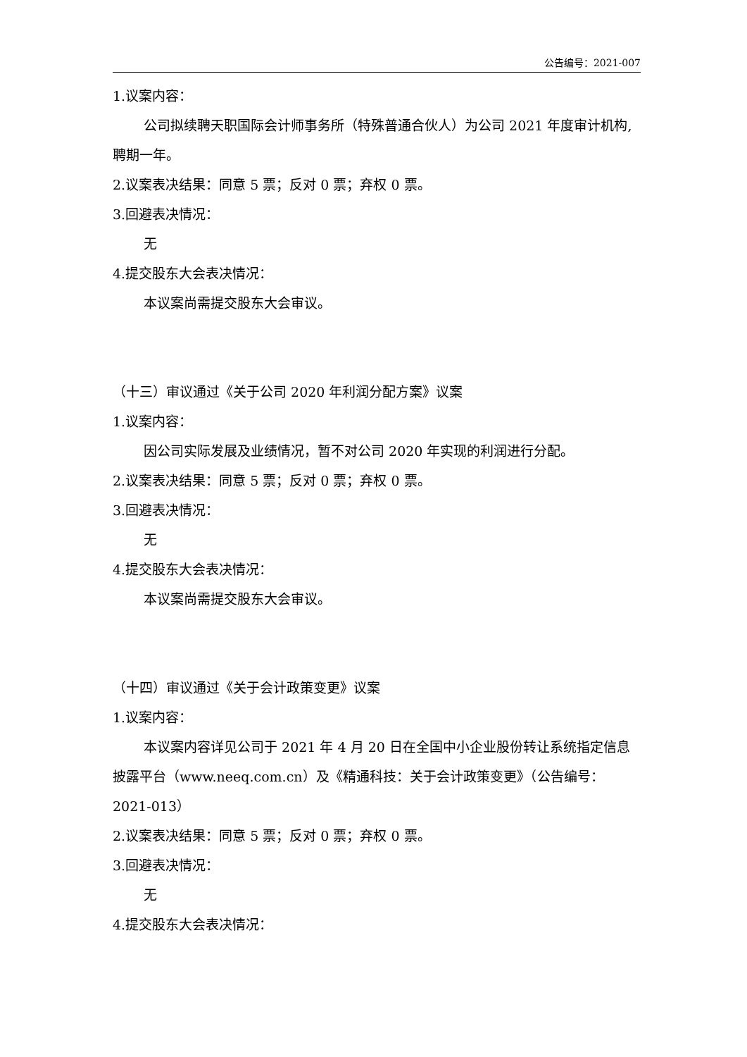公告编号：2021-007
1.议案内容：
公司拟续聘天职国际会计师事务所（特殊普通合伙人）为公司 2021 年度审计机构,聘期一年。
2.议案表决结果：同意 5 票；反对 0 票；弃权 0 票。
3.回避表决情况：
无
4.提交股东大会表决情况：
本议案尚需提交股东大会审议。
（十三）审议通过《关于公司 2020 年利润分配方案》议案
1.议案内容：
因公司实际发展及业绩情况，暂不对公司 2020 年实现的利润进行分配。
2.议案表决结果：同意 5 票；反对 0 票；弃权 0 票。
3.回避表决情况：
无
4.提交股东大会表决情况：
本议案尚需提交股东大会审议。
（十四）审议通过《关于会计政策变更》议案
1.议案内容：
本议案内容详见公司于 2021 年 4 月 20 日在全国中小企业股份转让系统指定信息披露平台（www.neeq.com.cn）及《精通科技：关于会计政策变更》（公告编号：2021-013）
2.议案表决结果：同意 5 票；反对 0 票；弃权 0 票。
3.回避表决情况：
无
4.提交股东大会表决情况：